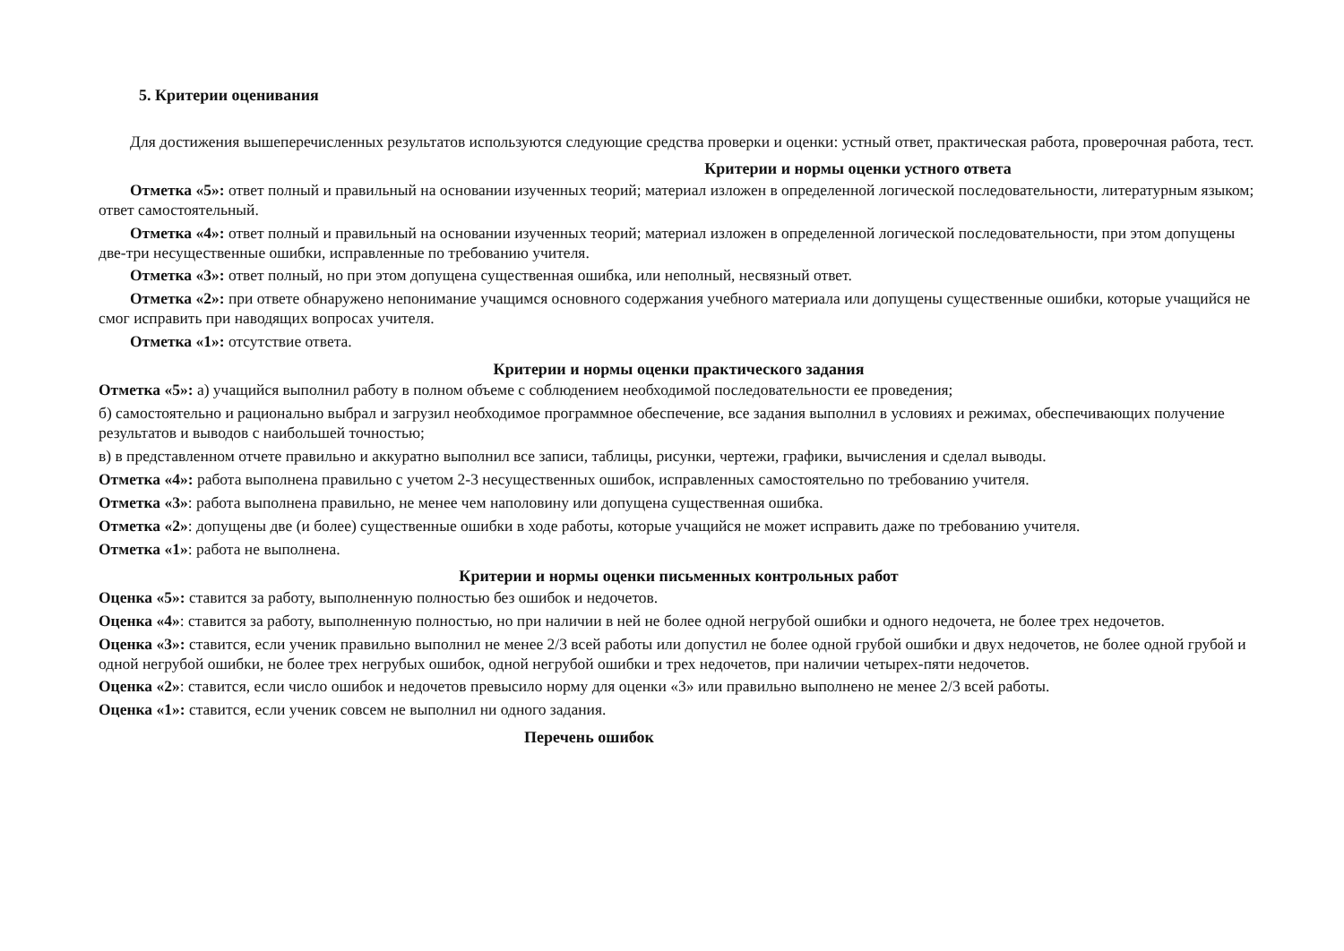5. Критерии оценивания
Для достижения вышеперечисленных результатов используются следующие средства проверки и оценки: устный ответ, практическая работа, проверочная работа, тест.
Критерии и нормы оценки устного ответа
Отметка «5»: ответ полный и правильный на основании изученных теорий; материал изложен в определенной логической последовательности, литературным языком; ответ самостоятельный.
Отметка «4»: ответ полный и правильный на основании изученных теорий; материал изложен в определенной логической последовательности, при этом допущены две-три несущественные ошибки, исправленные по требованию учителя.
Отметка «3»: ответ полный, но при этом допущена существенная ошибка, или неполный, несвязный ответ.
Отметка «2»: при ответе обнаружено непонимание учащимся основного содержания учебного материала или допущены существенные ошибки, которые учащийся не смог исправить при наводящих вопросах учителя.
Отметка «1»: отсутствие ответа.
Критерии и нормы оценки практического задания
Отметка «5»: а) учащийся выполнил работу в полном объеме с соблюдением необходимой последовательности ее проведения;
б) самостоятельно и рационально выбрал и загрузил необходимое программное обеспечение, все задания выполнил в условиях и режимах, обеспечивающих получение результатов и выводов с наибольшей точностью;
в) в представленном отчете правильно и аккуратно выполнил все записи, таблицы, рисунки, чертежи, графики, вычисления и сделал выводы.
Отметка «4»: работа выполнена правильно с учетом 2-3 несущественных ошибок, исправленных самостоятельно по требованию учителя.
Отметка «3»: работа выполнена правильно, не менее чем наполовину или допущена существенная ошибка.
Отметка «2»: допущены две (и более) существенные ошибки в ходе работы, которые учащийся не может исправить даже по требованию учителя.
Отметка «1»: работа не выполнена.
Критерии и нормы оценки письменных контрольных работ
Оценка «5»: ставится за работу, выполненную полностью без ошибок и недочетов.
Оценка «4»: ставится за работу, выполненную полностью, но при наличии в ней не более одной негрубой ошибки и одного недочета, не более трех недочетов.
Оценка «3»: ставится, если ученик правильно выполнил не менее 2/3 всей работы или допустил не более одной грубой ошибки и двух недочетов, не более одной грубой и одной негрубой ошибки, не более трех негрубых ошибок, одной негрубой ошибки и трех недочетов, при наличии четырех-пяти недочетов.
Оценка «2»: ставится, если число ошибок и недочетов превысило норму для оценки «3» или правильно выполнено не менее 2/3 всей работы.
Оценка «1»: ставится, если ученик совсем не выполнил ни одного задания.
Перечень ошибок